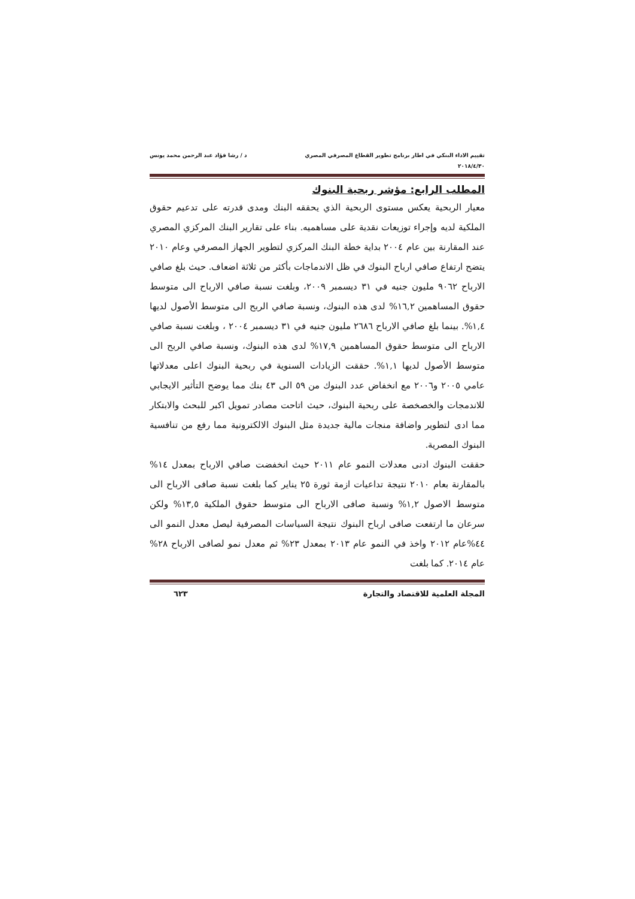تقييم الاداء البنكي في اطار برنامج تطوير القطاع المصرفي المصري
٢٠١٨/٤/٣٠
د / رشا فؤاد عبد الرحمن محمد يونس
المطلب الرابع: مؤشر ربحية البنوك
معيار الربحية يعكس مستوى الربحية الذي يحققه البنك ومدى قدرته على تدعيم حقوق الملكية لديه وإجراء توزيعات نقدية على مساهميه. بناء على تقارير البنك المركزي المصري عند المقارنة بين عام ٢٠٠٤ بداية خطة البنك المركزي لتطوير الجهاز المصرفي وعام ٢٠١٠ يتضح ارتفاع صافي ارباح البنوك في ظل الاندماجات بأكثر من ثلاثة اضعاف. حيث بلغ صافي الارباح ٩٠٦٢ مليون جنيه في ٣١ ديسمبر ٢٠٠٩، وبلغت نسبة صافي الارباح الى متوسط حقوق المساهمين ١٦,٢% لدى هذه البنوك، ونسبة صافي الربح الى متوسط الأصول لديها ١,٤%. بينما بلغ صافي الارباح ٢٦٨٦ مليون جنيه في ٣١ ديسمبر ٢٠٠٤ ، وبلغت نسبة صافي الارباح الى متوسط حقوق المساهمين ١٧,٩% لدى هذه البنوك، ونسبة صافي الربح الى متوسط الأصول لديها ١,١%. حققت الزيادات السنوية في ربحية البنوك اعلى معدلاتها عامي ٢٠٠٥ و٢٠٠٦ مع انخفاض عدد البنوك من ٥٩ الى ٤٣ بنك مما يوضح التأثير الايجابي للاندمجات والخصخصة على ربحية البنوك، حيث اتاحت مصادر تمويل اكبر للبحث والابتكار مما ادى لتطوير واضافة منجات مالية جديدة مثل البنوك الالكترونية مما رفع من تنافسية البنوك المصرية.
حققت البنوك ادنى معدلات النمو عام ٢٠١١ حيث انخفضت صافي الارباح بمعدل ١٤% بالمقارنة بعام ٢٠١٠ نتيجة تداعيات ازمة ثورة ٢٥ يناير كما بلغت نسبة صافى الارباح الى متوسط الاصول ١,٢% ونسبة صافى الارباح الى متوسط حقوق الملكية ١٣,٥% ولكن سرعان ما ارتفعت صافى ارباح البنوك نتيجة السياسات المصرفية ليصل معدل النمو الى ٤٤%عام ٢٠١٢ واخذ في النمو عام ٢٠١٣ بمعدل ٢٣% ثم معدل نمو لصافى الارباح ٢٨% عام ٢٠١٤. كما بلغت
المجلة العلمية للاقتصاد والتجارة ٦٢٣